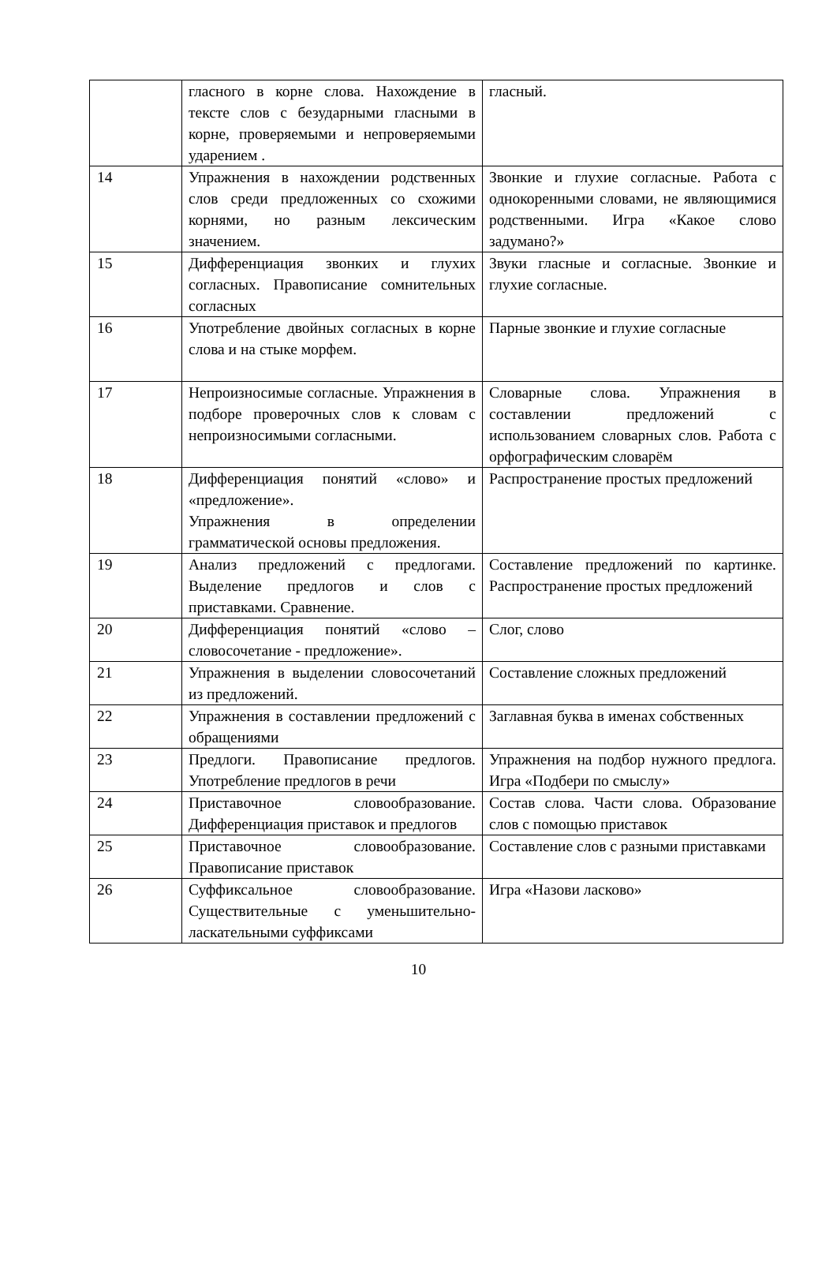| | гласного в корне слова. Нахождение в тексте слов с безударными гласными в корне, проверяемыми и непроверяемыми ударением . | гласный. |
| 14 | Упражнения в нахождении родственных слов среди предложенных со схожими корнями, но разным лексическим значением. | Звонкие и глухие согласные. Работа с однокоренными словами, не являющимися родственными. Игра «Какое слово задумано?» |
| 15 | Дифференциация звонких и глухих согласных. Правописание сомнительных согласных | Звуки гласные и согласные. Звонкие и глухие согласные. |
| 16 | Употребление двойных согласных в корне слова и на стыке морфем. | Парные звонкие и глухие согласные |
| 17 | Непроизносимые согласные. Упражнения в подборе проверочных слов к словам с непроизносимыми согласными. | Словарные слова. Упражнения в составлении предложений с использованием словарных слов. Работа с орфографическим словарём |
| 18 | Дифференциация понятий «слово» и «предложение». Упражнения в определении грамматической основы предложения. | Распространение простых предложений |
| 19 | Анализ предложений с предлогами. Выделение предлогов и слов с приставками. Сравнение. | Составление предложений по картинке. Распространение простых предложений |
| 20 | Дифференциация понятий «слово – словосочетание - предложение». | Слог, слово |
| 21 | Упражнения в выделении словосочетаний из предложений. | Составление сложных предложений |
| 22 | Упражнения в составлении предложений с обращениями | Заглавная буква в именах собственных |
| 23 | Предлоги. Правописание предлогов. Употребление предлогов в речи | Упражнения на подбор нужного предлога. Игра «Подбери по смыслу» |
| 24 | Приставочное словообразование. Дифференциация приставок и предлогов | Состав слова. Части слова. Образование слов с помощью приставок |
| 25 | Приставочное словообразование. Правописание приставок | Составление слов с разными приставками |
| 26 | Суффиксальное словообразование. Существительные с уменьшительно-ласкательными суффиксами | Игра «Назови ласково» |
10